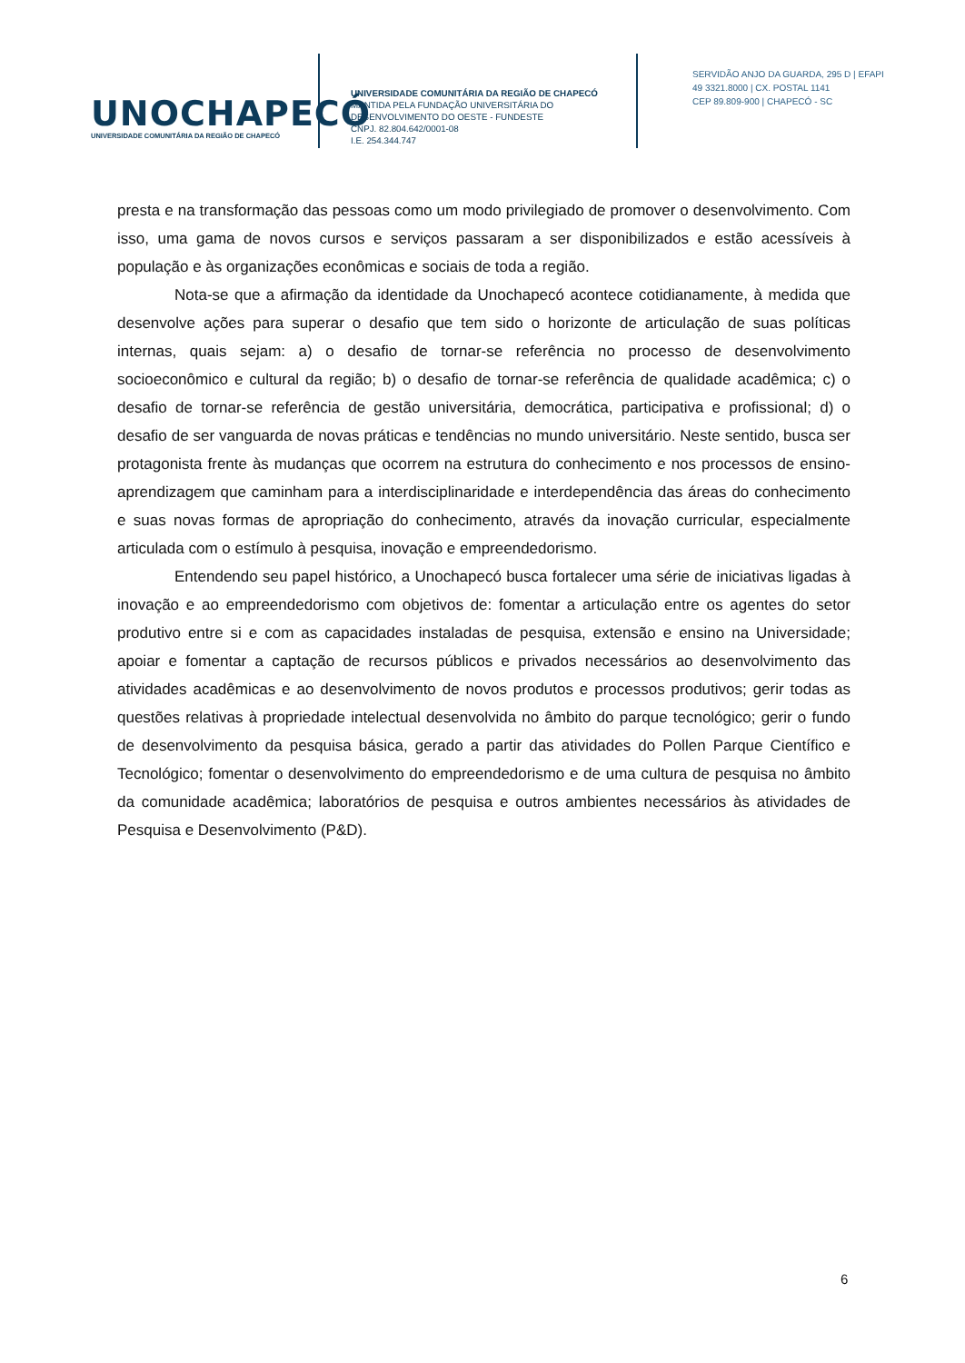UNOCHAPECÓ
UNIVERSIDADE COMUNITÁRIA DA REGIÃO DE CHAPECÓ
UNIVERSIDADE COMUNITÁRIA DA REGIÃO DE CHAPECÓ
MANTIDA PELA FUNDAÇÃO UNIVERSITÁRIA DO
DESENVOLVIMENTO DO OESTE - FUNDESTE
CNPJ. 82.804.642/0001-08
I.E. 254.344.747
SERVIDÃO ANJO DA GUARDA, 295 D | EFAPI
49 3321.8000 | CX. POSTAL 1141
CEP 89.809-900 | CHAPECÓ - SC
presta e na transformação das pessoas como um modo privilegiado de promover o desenvolvimento. Com isso, uma gama de novos cursos e serviços passaram a ser disponibilizados e estão acessíveis à população e às organizações econômicas e sociais de toda a região.
Nota-se que a afirmação da identidade da Unochapecó acontece cotidianamente, à medida que desenvolve ações para superar o desafio que tem sido o horizonte de articulação de suas políticas internas, quais sejam: a) o desafio de tornar-se referência no processo de desenvolvimento socioeconômico e cultural da região; b) o desafio de tornar-se referência de qualidade acadêmica; c) o desafio de tornar-se referência de gestão universitária, democrática, participativa e profissional; d) o desafio de ser vanguarda de novas práticas e tendências no mundo universitário. Neste sentido, busca ser protagonista frente às mudanças que ocorrem na estrutura do conhecimento e nos processos de ensino-aprendizagem que caminham para a interdisciplinaridade e interdependência das áreas do conhecimento e suas novas formas de apropriação do conhecimento, através da inovação curricular, especialmente articulada com o estímulo à pesquisa, inovação e empreendedorismo.
Entendendo seu papel histórico, a Unochapecó busca fortalecer uma série de iniciativas ligadas à inovação e ao empreendedorismo com objetivos de: fomentar a articulação entre os agentes do setor produtivo entre si e com as capacidades instaladas de pesquisa, extensão e ensino na Universidade; apoiar e fomentar a captação de recursos públicos e privados necessários ao desenvolvimento das atividades acadêmicas e ao desenvolvimento de novos produtos e processos produtivos; gerir todas as questões relativas à propriedade intelectual desenvolvida no âmbito do parque tecnológico; gerir o fundo de desenvolvimento da pesquisa básica, gerado a partir das atividades do Pollen Parque Científico e Tecnológico; fomentar o desenvolvimento do empreendedorismo e de uma cultura de pesquisa no âmbito da comunidade acadêmica; laboratórios de pesquisa e outros ambientes necessários às atividades de Pesquisa e Desenvolvimento (P&D).
6